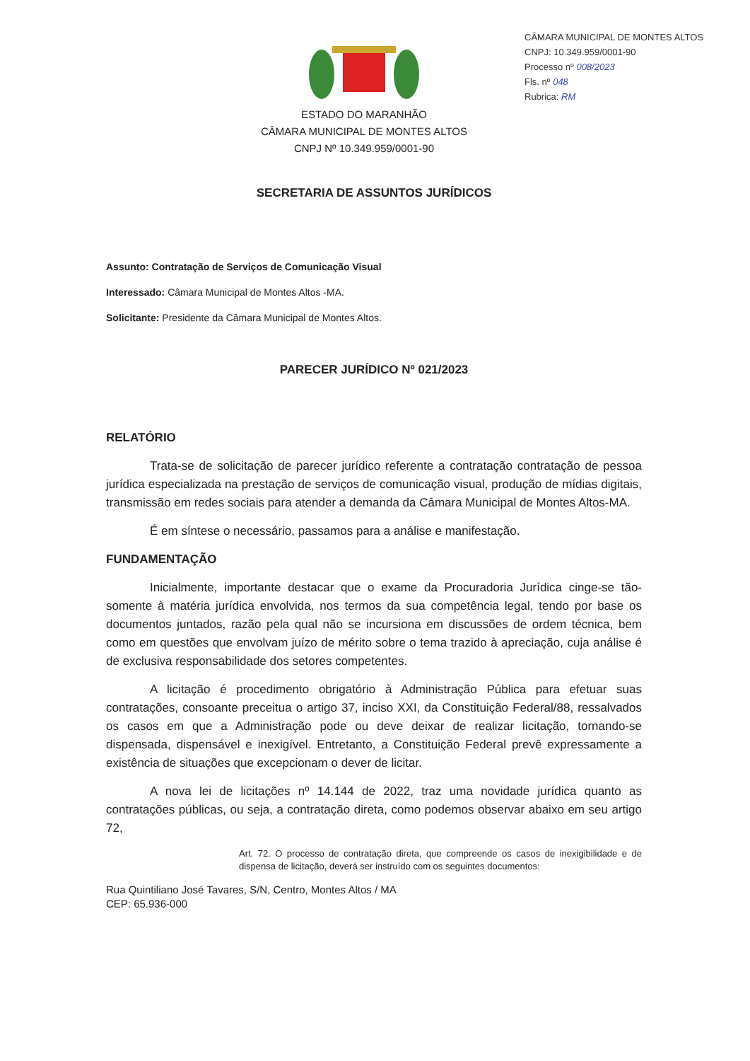CÂMARA MUNICIPAL DE MONTES ALTOS
CNPJ: 10.349.959/0001-90
Processo nº 008/2023
Fls. nº 048
Rubrica: RM
ESTADO DO MARANHÃO
CÂMARA MUNICIPAL DE MONTES ALTOS
CNPJ Nº 10.349.959/0001-90
SECRETARIA DE ASSUNTOS JURÍDICOS
Assunto: Contratação de Serviços de Comunicação Visual
Interessado: Câmara Municipal de Montes Altos -MA.
Solicitante: Presidente da Câmara Municipal de Montes Altos.
PARECER JURÍDICO Nº 021/2023
RELATÓRIO
Trata-se de solicitação de parecer jurídico referente a contratação contratação de pessoa jurídica especializada na prestação de serviços de comunicação visual, produção de mídias digitais, transmissão em redes sociais para atender a demanda da Câmara Municipal de Montes Altos-MA.
É em síntese o necessário, passamos para a análise e manifestação.
FUNDAMENTAÇÃO
Inicialmente, importante destacar que o exame da Procuradoria Jurídica cinge-se tão-somente à matéria jurídica envolvida, nos termos da sua competência legal, tendo por base os documentos juntados, razão pela qual não se incursiona em discussões de ordem técnica, bem como em questões que envolvam juízo de mérito sobre o tema trazido à apreciação, cuja análise é de exclusiva responsabilidade dos setores competentes.
A licitação é procedimento obrigatório à Administração Pública para efetuar suas contratações, consoante preceitua o artigo 37, inciso XXI, da Constituição Federal/88, ressalvados os casos em que a Administração pode ou deve deixar de realizar licitação, tornando-se dispensada, dispensável e inexigível. Entretanto, a Constituição Federal prevê expressamente a existência de situações que excepcionam o dever de licitar.
A nova lei de licitações nº 14.144 de 2022, traz uma novidade jurídica quanto as contratações públicas, ou seja, a contratação direta, como podemos observar abaixo em seu artigo 72,
Art. 72. O processo de contratação direta, que compreende os casos de inexigibilidade e de dispensa de licitação, deverá ser instruído com os seguintes documentos:
Rua Quintiliano José Tavares, S/N, Centro, Montes Altos / MA
CEP: 65.936-000